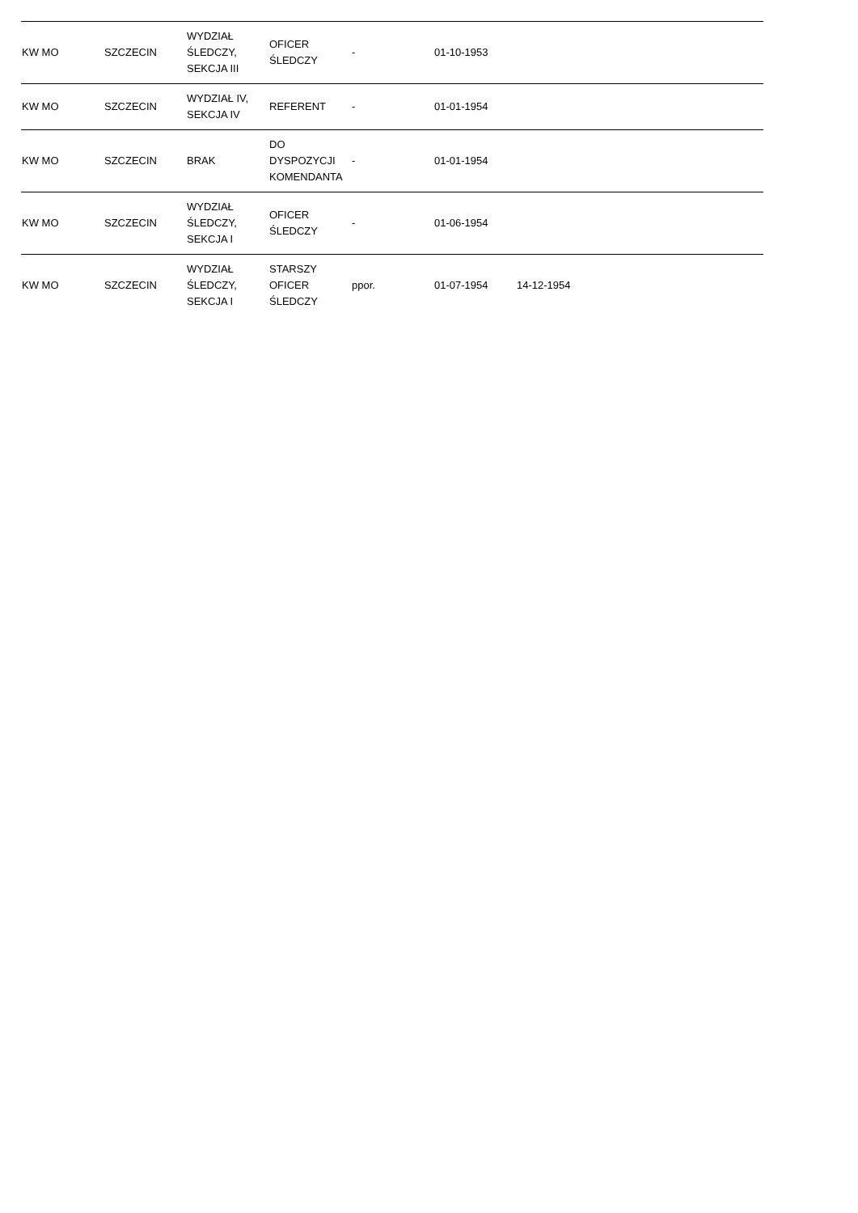| KW MO | SZCZECIN | WYDZIAŁ ŚLEDCZY, SEKCJA III | OFICER ŚLEDCZY | - | 01-10-1953 | | | |
| KW MO | SZCZECIN | WYDZIAŁ IV, SEKCJA IV | REFERENT | - | 01-01-1954 | | | |
| KW MO | SZCZECIN | BRAK | DO DYSPOZYCJI KOMENDANTA | - | 01-01-1954 | | | |
| KW MO | SZCZECIN | WYDZIAŁ ŚLEDCZY, SEKCJA I | OFICER ŚLEDCZY | - | 01-06-1954 | | | |
| KW MO | SZCZECIN | WYDZIAŁ ŚLEDCZY, SEKCJA I | STARSZY OFICER ŚLEDCZY | ppor. | 01-07-1954 | 14-12-1954 | | |